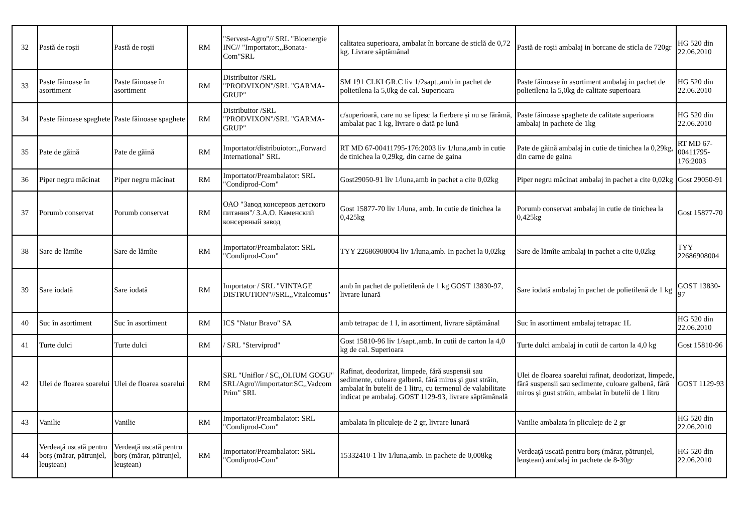| 32 | Pastă de roşii | Pastă de roşii | RM | "Servest-Agro"// SRL "Bioenergie INC// "Importator:,,Bonata-Com"SRL | calitatea superioara, ambalat în borcane de sticlă de 0,72 kg. Livrare săptămânal | Pastă de roşii ambalaj in borcane de sticla de 720gr | HG 520 din 22.06.2010 |
| 33 | Paste făinoase în asortiment | Paste făinoase în asortiment | RM | Distribuitor /SRL "PRODVIXON"/SRL "GARMA-GRUP" | SM 191 CLKI GR.C liv 1/2sapt.,amb in pachet de polietilena la 5,0kg de cal. Superioara | Paste făinoase în asortiment ambalaj in pachet de polietilena la 5,0kg de calitate superioara | HG 520 din 22.06.2010 |
| 34 | Paste făinoase spaghete | Paste făinoase spaghete | RM | Distribuitor /SRL "PRODVIXON"/SRL "GARMA-GRUP" | c/superioară, care nu se lipesc la fierbere și nu se fărâmă, ambalat pac 1 kg, livrare o dată pe lună | Paste făinoase spaghete de calitate superioara ambalaj in pachete de 1kg | HG 520 din 22.06.2010 |
| 35 | Pate de găină | Pate de găină | RM | Importator/distribuiotor:,,Forward International" SRL | RT MD 67-00411795-176:2003 liv 1/luna,amb in cutie de tinichea la 0,29kg, din carne de gaina | Pate de găină ambalaj in cutie de tinichea la 0,29kg, din carne de gaina | RT MD 67-00411795-176:2003 |
| 36 | Piper negru măcinat | Piper negru măcinat | RM | Importator/Preambalator: SRL "Condiprod-Com" | Gost29050-91 liv 1/luna,amb in pachet a cite 0,02kg | Piper negru măcinat ambalaj in pachet a cite 0,02kg | Gost 29050-91 |
| 37 | Porumb conservat | Porumb conservat | RM | ОАО "Завод консервов детского питания"/ З.А.О. Каменский консервный завод | Gost 15877-70 liv 1/luna, amb. In cutie de tinichea la 0,425kg | Porumb conservat ambalaj in cutie de tinichea la 0,425kg | Gost 15877-70 |
| 38 | Sare de lămîie | Sare de lămîie | RM | Importator/Preambalator: SRL "Condiprod-Com" | TYY 22686908004 liv 1/luna,amb. In pachet la 0,02kg | Sare de lămîie ambalaj in pachet a cite 0,02kg | TYY 22686908004 |
| 39 | Sare iodată | Sare iodată | RM | Importator / SRL "VINTAGE DISTRUTION"//SRL,,Vitalcomus" | amb în pachet de polietilenă de 1 kg GOST 13830-97, livrare lunară | Sare iodată ambalaj în pachet de polietilenă de 1 kg | GOST 13830-97 |
| 40 | Suc în asortiment | Suc în asortiment | RM | ICS "Natur Bravo" SA | amb tetrapac de 1 l, in asortiment, livrare săptămânal | Suc în asortiment ambalaj tetrapac 1L | HG 520 din 22.06.2010 |
| 41 | Turte dulci | Turte dulci | RM | / SRL "Sterviprod" | Gost 15810-96 liv 1/sapt.,amb. In cutii de carton la 4,0 kg de cal. Superioara | Turte dulci ambalaj in cutii de carton la 4,0 kg | Gost 15810-96 |
| 42 | Ulei de floarea soarelui | Ulei de floarea soarelui | RM | SRL "Uniflor / SC,,OLIUM GOGU" SRL/Agro'//importator:SC,,Vadcom Prim" SRL | Rafinat, deodorizat, limpede, fără suspensii sau sedimente, culoare galbenă, fără miros și gust străin, ambalat în butelii de 1 litru, cu termenul de valabilitate indicat pe ambalaj. GOST 1129-93, livrare săptămânală | Ulei de floarea soarelui rafinat, deodorizat, limpede, fără suspensii sau sedimente, culoare galbenă, fără miros și gust străin, ambalat în butelii de 1 litru | GOST 1129-93 |
| 43 | Vanilie | Vanilie | RM | Importator/Preambalator: SRL "Condiprod-Com" | ambalata în pliculețe de 2 gr, livrare lunară | Vanilie ambalata în pliculețe de 2 gr | HG 520 din 22.06.2010 |
| 44 | Verdeaţă uscată pentru borş (mărar, pătrunjel, leuştean) | Verdeaţă uscată pentru borş (mărar, pătrunjel, leuştean) | RM | Importator/Preambalator: SRL "Condiprod-Com" | 15332410-1 liv 1/luna,amb. In pachete de 0,008kg | Verdeaţă uscată pentru borş (mărar, pătrunjel, leuştean) ambalaj in pachete de 8-30gr | HG 520 din 22.06.2010 |